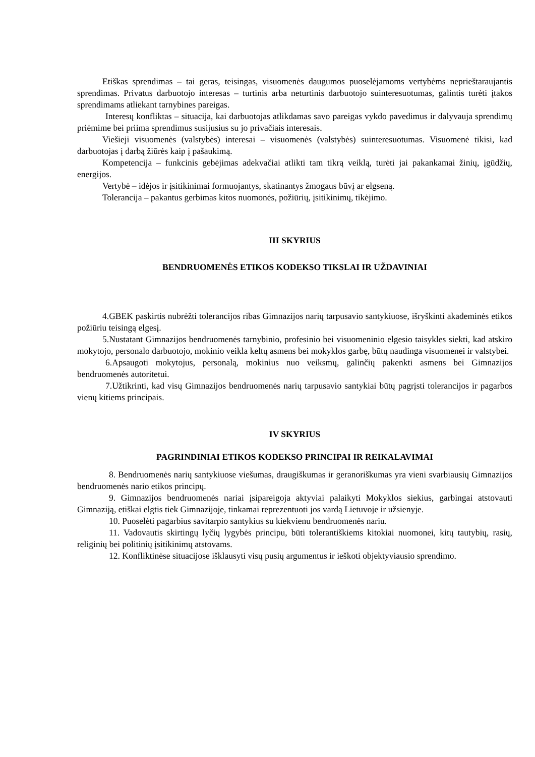Etiškas sprendimas – tai geras, teisingas, visuomenės daugumos puoselėjamoms vertybėms neprieštaraujantis sprendimas. Privatus darbuotojo interesas – turtinis arba neturtinis darbuotojo suinteresuotumas, galintis turėti įtakos sprendimams atliekant tarnybines pareigas.
Interesų konfliktas – situacija, kai darbuotojas atlikdamas savo pareigas vykdo pavedimus ir dalyvauja sprendimų priėmime bei priima sprendimus susijusius su jo privačiais interesais.
Viešieji visuomenės (valstybės) interesai – visuomenės (valstybės) suinteresuotumas. Visuomenė tikisi, kad darbuotojas į darbą žiūrės kaip į pašaukimą.
Kompetencija – funkcinis gebėjimas adekvačiai atlikti tam tikrą veiklą, turėti jai pakankamai žinių, įgūdžių, energijos.
Vertybė – idėjos ir įsitikinimai formuojantys, skatinantys žmogaus būvį ar elgseną.
Tolerancija – pakantus gerbimas kitos nuomonės, požiūrių, įsitikinimų, tikėjimo.
III SKYRIUS
BENDRUOMENĖS ETIKOS KODEKSO TIKSLAI IR UŽDAVINIAI
4.GBEK paskirtis nubrėžti tolerancijos ribas Gimnazijos narių tarpusavio santykiuose, išryškinti akademinės etikos požiūriu teisingą elgesį.
5.Nustatant Gimnazijos bendruomenės tarnybinio, profesinio bei visuomeninio elgesio taisykles siekti, kad atskiro mokytojo, personalo darbuotojo, mokinio veikla keltų asmens bei mokyklos garbę, būtų naudinga visuomenei ir valstybei.
6.Apsaugoti mokytojus, personalą, mokinius nuo veiksmų, galinčių pakenkti asmens bei Gimnazijos bendruomenės autoritetui.
7.Užtikrinti, kad visų Gimnazijos bendruomenės narių tarpusavio santykiai būtų pagrįsti tolerancijos ir pagarbos vienų kitiems principais.
IV SKYRIUS
PAGRINDINIAI ETIKOS KODEKSO PRINCIPAI IR REIKALAVIMAI
8. Bendruomenės narių santykiuose viešumas, draugiškumas ir geranoriškumas yra vieni svarbiausių Gimnazijos bendruomenės nario etikos principų.
9. Gimnazijos bendruomenės nariai įsipareigoja aktyviai palaikyti Mokyklos siekius, garbingai atstovauti Gimnaziją, etiškai elgtis tiek Gimnazijoje, tinkamai reprezentuoti jos vardą Lietuvoje ir užsienyje.
10. Puoselėti pagarbius savitarpio santykius su kiekvienu bendruomenės nariu.
11. Vadovautis skirtingų lyčių lygybės principu, būti tolerantiškiems kitokiai nuomonei, kitų tautybių, rasių, religinių bei politinių įsitikinimų atstovams.
12. Konfliktinėse situacijose išklausyti visų pusių argumentus ir ieškoti objektyviausio sprendimo.